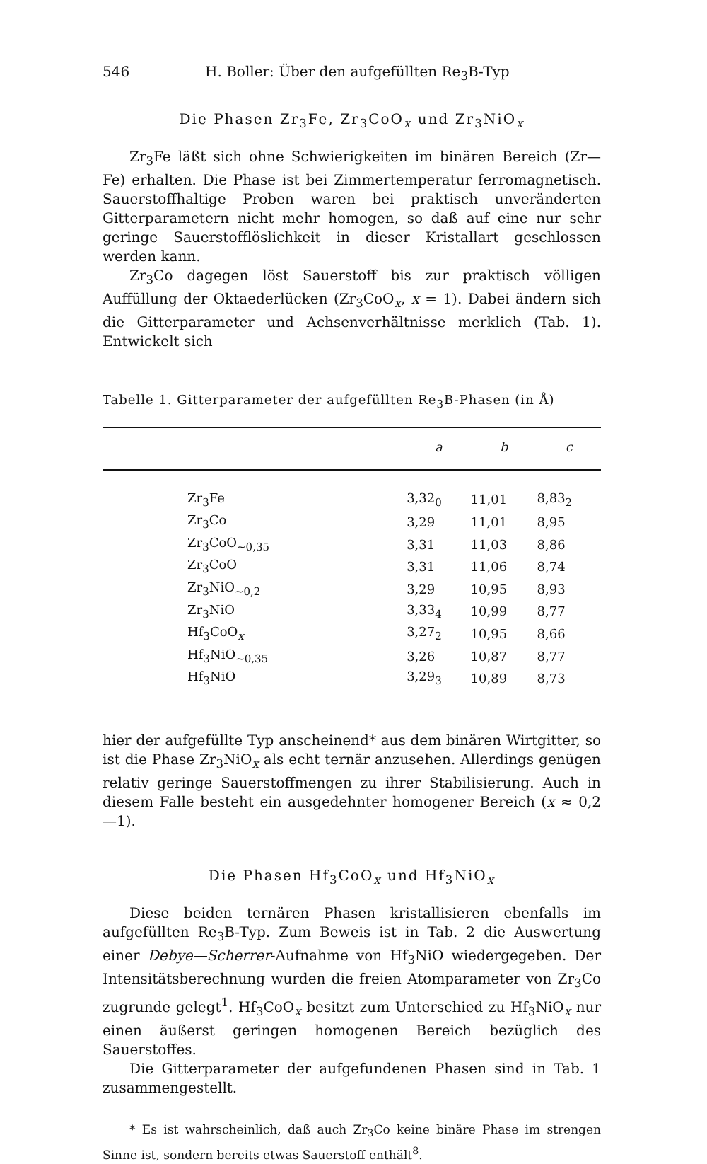546 H. Boller: Über den aufgefüllten Re<sub>3</sub>B-Typ
Die Phasen Zr<sub>3</sub>Fe, Zr<sub>3</sub>CoO<sub>x</sub> und Zr<sub>3</sub>NiO<sub>x</sub>
Zr<sub>3</sub>Fe läßt sich ohne Schwierigkeiten im binären Bereich (Zr—Fe) erhalten. Die Phase ist bei Zimmertemperatur ferromagnetisch. Sauerstoffhaltige Proben waren bei praktisch unveränderten Gitterparametern nicht mehr homogen, so daß auf eine nur sehr geringe Sauerstofflöslichkeit in dieser Kristallart geschlossen werden kann.
Zr<sub>3</sub>Co dagegen löst Sauerstoff bis zur praktisch völligen Auffüllung der Oktaederlücken (Zr<sub>3</sub>CoO<sub>x</sub>, x = 1). Dabei ändern sich die Gitterparameter und Achsenverhältnisse merklich (Tab. 1). Entwickelt sich
Tabelle 1. Gitterparameter der aufgefüllten Re<sub>3</sub>B-Phasen (in Å)
| | a | b | c |
| --- | --- | --- | --- |
| Zr<sub>3</sub>Fe | 3,32<sub>0</sub> | 11,01 | 8,83<sub>2</sub> |
| Zr<sub>3</sub>Co | 3,29 | 11,01 | 8,95 |
| Zr<sub>3</sub>CoO<sub>~0,35</sub> | 3,31 | 11,03 | 8,86 |
| Zr<sub>3</sub>CoO | 3,31 | 11,06 | 8,74 |
| Zr<sub>3</sub>NiO<sub>~0,2</sub> | 3,29 | 10,95 | 8,93 |
| Zr<sub>3</sub>NiO | 3,33<sub>4</sub> | 10,99 | 8,77 |
| Hf<sub>3</sub>CoO<sub>x</sub> | 3,27<sub>2</sub> | 10,95 | 8,66 |
| Hf<sub>3</sub>NiO<sub>~0,35</sub> | 3,26 | 10,87 | 8,77 |
| Hf<sub>3</sub>NiO | 3,29<sub>3</sub> | 10,89 | 8,73 |
hier der aufgefüllte Typ anscheinend* aus dem binären Wirtgitter, so ist die Phase Zr<sub>3</sub>NiO<sub>x</sub> als echt ternär anzusehen. Allerdings genügen relativ geringe Sauerstoffmengen zu ihrer Stabilisierung. Auch in diesem Falle besteht ein ausgedehnter homogener Bereich (x ≈ 0,2—1).
Die Phasen Hf<sub>3</sub>CoO<sub>x</sub> und Hf<sub>3</sub>NiO<sub>x</sub>
Diese beiden ternären Phasen kristallisieren ebenfalls im aufgefüllten Re<sub>3</sub>B-Typ. Zum Beweis ist in Tab. 2 die Auswertung einer Debye—Scherrer-Aufnahme von Hf<sub>3</sub>NiO wiedergegeben. Der Intensitätsberechnung wurden die freien Atomparameter von Zr<sub>3</sub>Co zugrunde gelegt<sup>1</sup>. Hf<sub>3</sub>CoO<sub>x</sub> besitzt zum Unterschied zu Hf<sub>3</sub>NiO<sub>x</sub> nur einen äußerst geringen homogenen Bereich bezüglich des Sauerstoffes.
Die Gitterparameter der aufgefundenen Phasen sind in Tab. 1 zusammengestellt.
* Es ist wahrscheinlich, daß auch Zr<sub>3</sub>Co keine binäre Phase im strengen Sinne ist, sondern bereits etwas Sauerstoff enthält<sup>8</sup>.